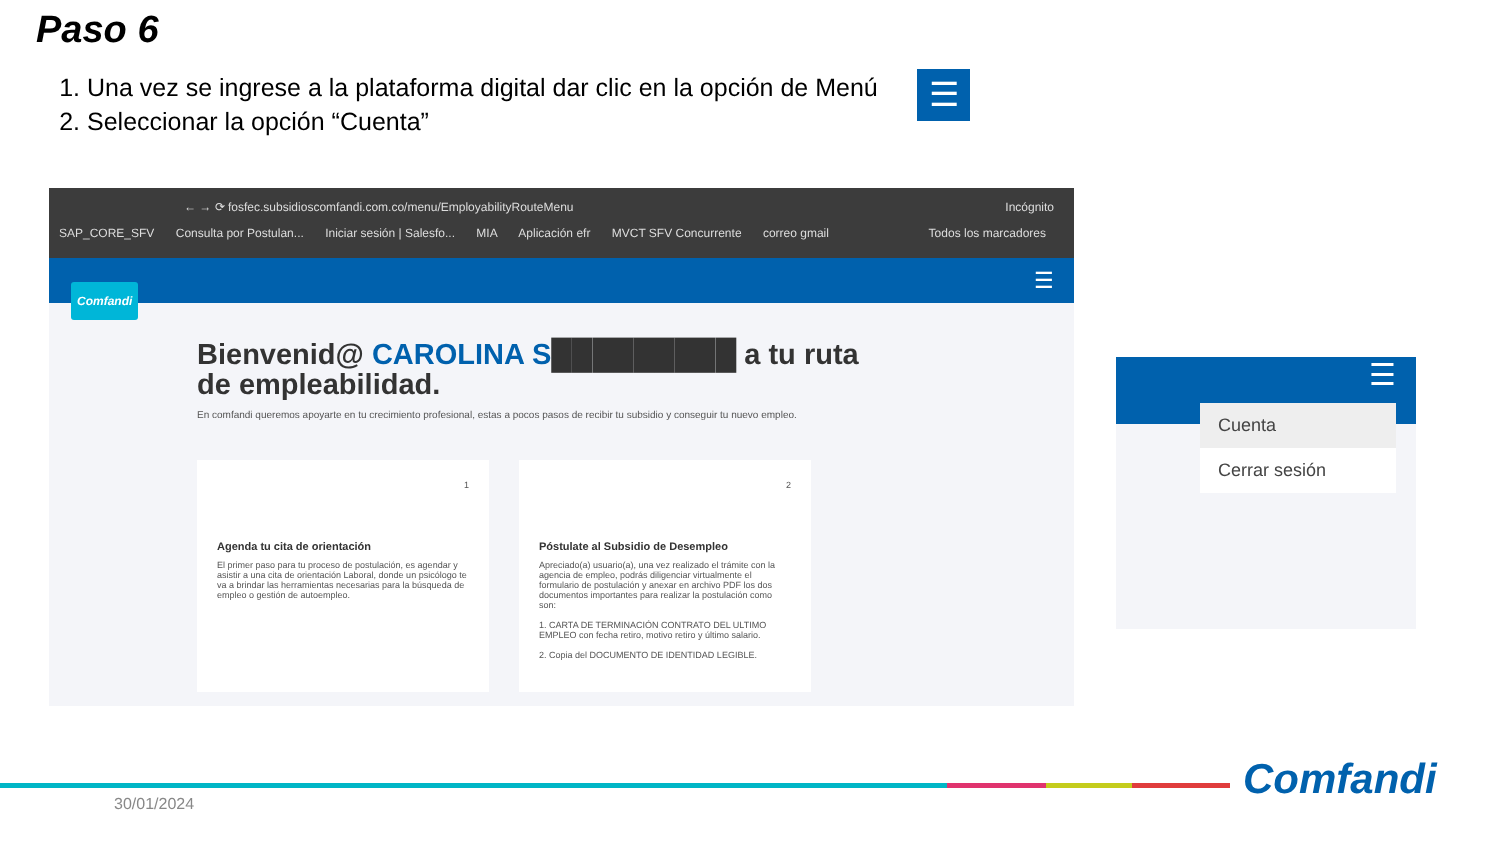Paso 6
1. Una vez se ingrese a la plataforma digital dar clic en la opción de Menú
2. Seleccionar la opción “Cuenta”
☰
← → ⟳ fosfec.subsidioscomfandi.com.co/menu/EmployabilityRouteMenu Incógnito
SAP_CORE_SFV Consulta por Postulan... Iniciar sesión | Salesfo... MIA Aplicación efr MVCT SFV Concurrente correo gmail Todos los marcadores
☰
Comfandi
Bienvenid@ CAROLINA S█████████ a tu ruta
de empleabilidad.
En comfandi queremos apoyarte en tu crecimiento profesional, estas a pocos pasos de recibir tu subsidio y conseguir tu nuevo empleo.
1
Agenda tu cita de orientación
El primer paso para tu proceso de postulación, es agendar y asistir a una cita de orientación Laboral, donde un psicólogo te va a brindar las herramientas necesarias para la búsqueda de empleo o gestión de autoempleo.
2
Póstulate al Subsidio de Desempleo
Apreciado(a) usuario(a), una vez realizado el trámite con la agencia de empleo, podrás diligenciar virtualmente el formulario de postulación y anexar en archivo PDF los dos documentos importantes para realizar la postulación como son:
1. CARTA DE TERMINACIÓN CONTRATO DEL ULTIMO EMPLEO con fecha retiro, motivo retiro y último salario.
2. Copia del DOCUMENTO DE IDENTIDAD LEGIBLE.
☰
Cuenta
Cerrar sesión
30/01/2024 Comfandi